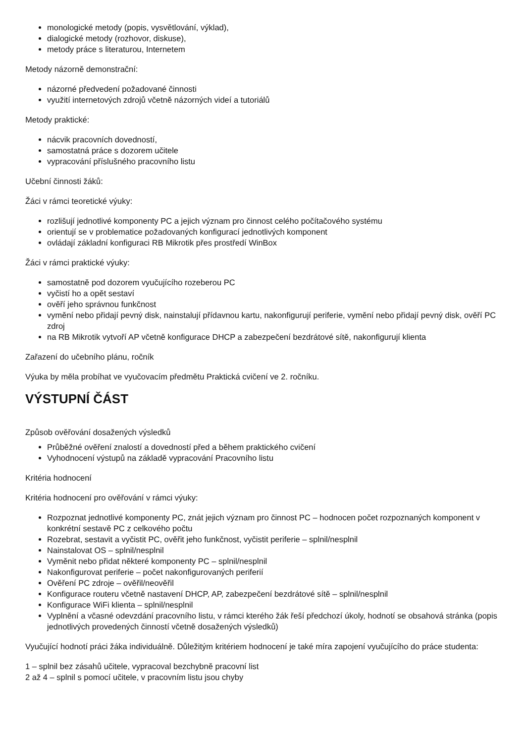monologické metody (popis, vysvětlování, výklad),
dialogické metody (rozhovor, diskuse),
metody práce s literaturou, Internetem
Metody názorně demonstrační:
názorné předvedení požadované činnosti
využití internetových zdrojů včetně názorných videí a tutoriálů
Metody praktické:
nácvik pracovních dovedností,
samostatná práce s dozorem učitele
vypracování příslušného pracovního listu
Učební činnosti žáků:
Žáci v rámci teoretické výuky:
rozlišují jednotlivé komponenty PC a jejich význam pro činnost celého počítačového systému
orientují se v problematice požadovaných konfigurací jednotlivých komponent
ovládají základní konfiguraci RB Mikrotik přes prostředí WinBox
Žáci v rámci praktické výuky:
samostatně pod dozorem vyučujícího rozeberou PC
vyčistí ho a opět sestaví
ověří jeho správnou funkčnost
vymění nebo přidají pevný disk, nainstalují přídavnou kartu, nakonfigurují periferie, vymění nebo přidají pevný disk, ověří PC zdroj
na RB Mikrotik vytvoří AP včetně konfigurace DHCP a zabezpečení bezdrátové sítě, nakonfigurují klienta
Zařazení do učebního plánu, ročník
Výuka by měla probíhat ve vyučovacím předmětu Praktická cvičení ve 2. ročníku.
VÝSTUPNÍ ČÁST
Způsob ověřování dosažených výsledků
Průběžné ověření znalostí a dovedností před a během praktického cvičení
Vyhodnocení výstupů na základě vypracování Pracovního listu
Kritéria hodnocení
Kritéria hodnocení pro ověřování v rámci výuky:
Rozpoznat jednotlivé komponenty PC, znát jejich význam pro činnost PC – hodnocen počet rozpoznaných komponent v konkrétní sestavě PC z celkového počtu
Rozebrat, sestavit a vyčistit PC, ověřit jeho funkčnost, vyčistit periferie – splnil/nesplnil
Nainstalovat OS – splnil/nesplnil
Vyměnit nebo přidat některé komponenty PC – splnil/nesplnil
Nakonfigurovat periferie – počet nakonfigurovaných periferií
Ověření PC zdroje – ověřil/neověřil
Konfigurace routeru včetně nastavení DHCP, AP, zabezpečení bezdrátové sítě – splnil/nesplnil
Konfigurace WiFi klienta – splnil/nesplnil
Vyplnění a včasné odevzdání pracovního listu, v rámci kterého žák řeší předchozí úkoly, hodnotí se obsahová stránka (popis jednotlivých provedených činností včetně dosažených výsledků)
Vyučující hodnotí práci žáka individuálně. Důležitým kritériem hodnocení je také míra zapojení vyučujícího do práce studenta:
1 – splnil bez zásahů učitele, vypracoval bezchybně pracovní list
2 až 4 – splnil s pomocí učitele, v pracovním listu jsou chyby